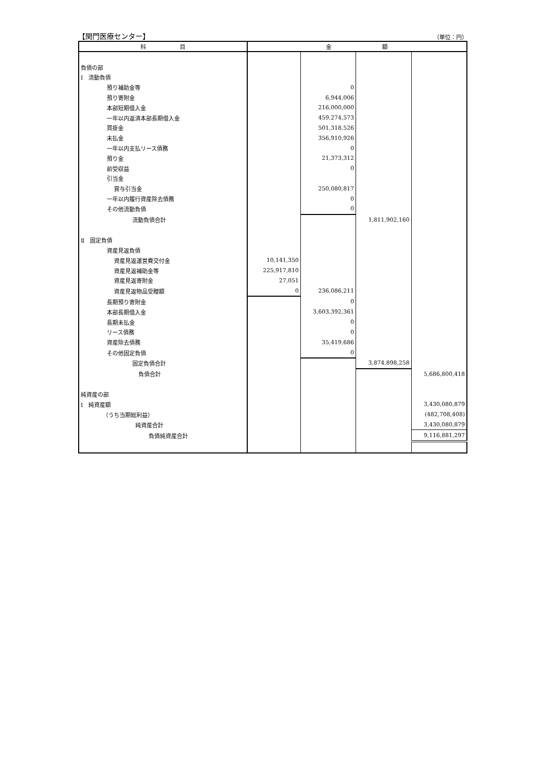【関門医療センター】 （単位：円）
| 科 目 | 金 額 | | | |
| --- | --- | --- | --- | --- |
| 負債の部 | | | | |
| Ⅰ 流動負債 | | | | |
| 預り補助金等 | | 0 | | |
| 預り寄附金 | | 6,944,006 | | |
| 本部短期借入金 | | 216,000,000 | | |
| 一年以内返済本部長期借入金 | | 459,274,573 | | |
| 買掛金 | | 501,318,526 | | |
| 未払金 | | 356,910,926 | | |
| 一年以内支払リース債務 | | 0 | | |
| 預り金 | | 21,373,312 | | |
| 前受収益 | | 0 | | |
| 引当金 | | | | |
| 賞与引当金 | | 250,080,817 | | |
| 一年以内履行資産除去債務 | | 0 | | |
| その他流動負債 | | 0 | | |
| 流動負債合計 | | | 1,811,902,160 | |
| Ⅱ 固定負債 | | | | |
| 資産見返負債 | | | | |
| 資産見返運営費交付金 | 10,141,350 | | | |
| 資産見返補助金等 | 225,917,810 | | | |
| 資産見返寄附金 | 27,051 | | | |
| 資産見返物品受贈額 | 0 | 236,086,211 | | |
| 長期預り寄附金 | | 0 | | |
| 本部長期借入金 | | 3,603,392,361 | | |
| 長期未払金 | | 0 | | |
| リース債務 | | 0 | | |
| 資産除去債務 | | 35,419,686 | | |
| その他固定負債 | | 0 | | |
| 固定負債合計 | | | 3,874,898,258 | |
| 負債合計 | | | | 5,686,800,418 |
| 純資産の部 | | | | |
| Ⅰ 純資産額 | | | | 3,430,080,879 |
| （うち当期総利益） | | | | (482,708,408) |
| 純資産合計 | | | | 3,430,080,879 |
| 負債純資産合計 | | | | 9,116,881,297 |